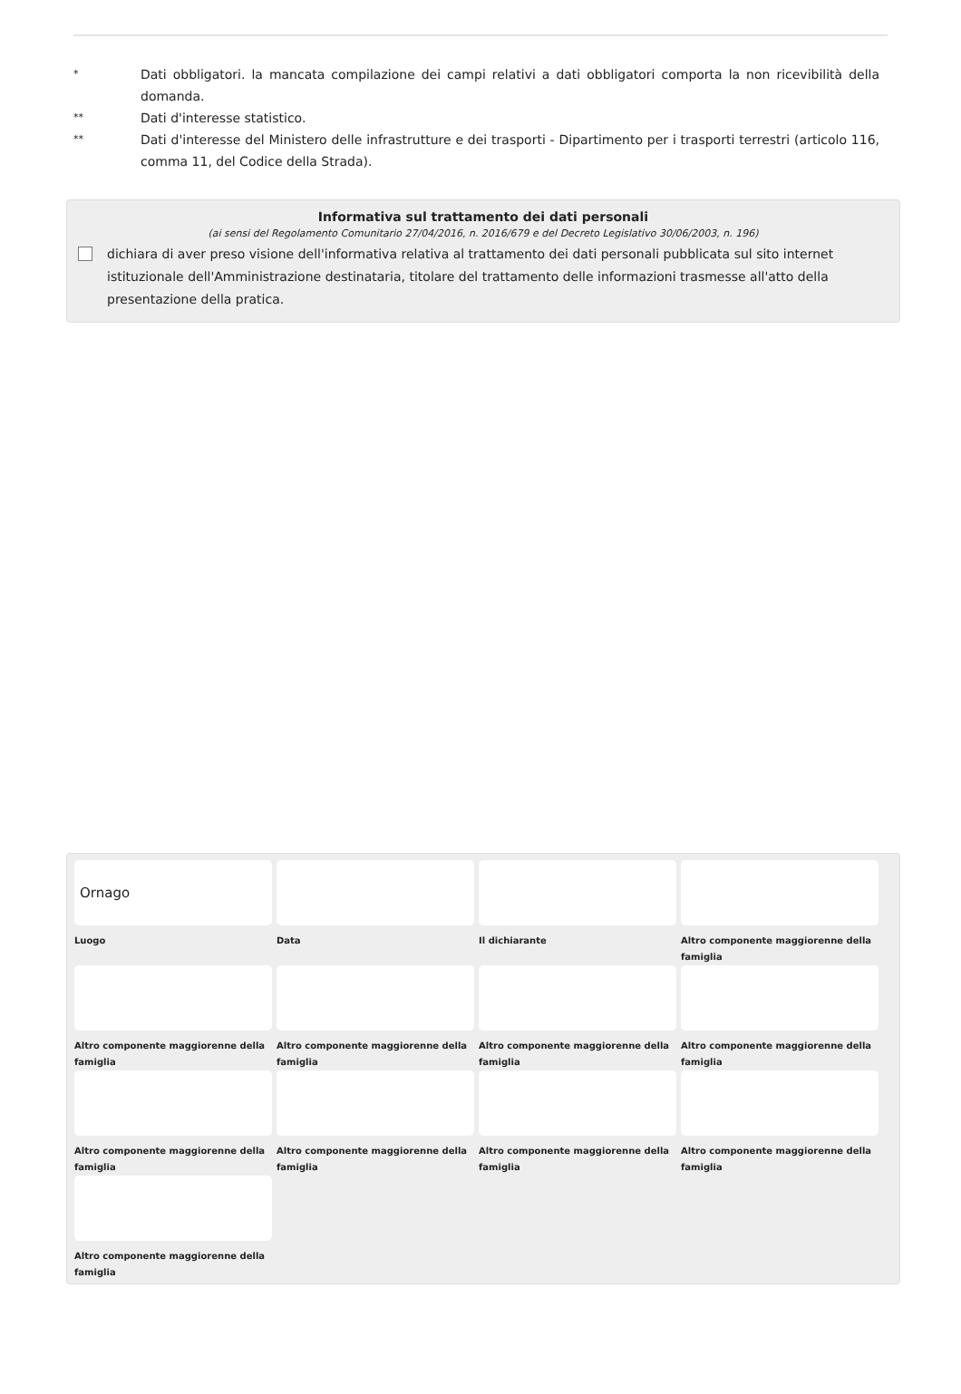*
Dati obbligatori. la mancata compilazione dei campi relativi a dati obbligatori comporta la non ricevibilità della domanda.
**
Dati d'interesse statistico.
**
Dati d'interesse del Ministero delle infrastrutture e dei trasporti - Dipartimento per i trasporti terrestri (articolo 116, comma 11, del Codice della Strada).
Informativa sul trattamento dei dati personali
(ai sensi del Regolamento Comunitario 27/04/2016, n. 2016/679 e del Decreto Legislativo 30/06/2003, n. 196)
dichiara di aver preso visione dell'informativa relativa al trattamento dei dati personali pubblicata sul sito internet istituzionale dell'Amministrazione destinataria, titolare del trattamento delle informazioni trasmesse all'atto della presentazione della pratica.
Ornago
Luogo
Data
Il dichiarante
Altro componente maggiorenne della famiglia
Altro componente maggiorenne della famiglia
Altro componente maggiorenne della famiglia
Altro componente maggiorenne della famiglia
Altro componente maggiorenne della famiglia
Altro componente maggiorenne della famiglia
Altro componente maggiorenne della famiglia
Altro componente maggiorenne della famiglia
Altro componente maggiorenne della famiglia
Altro componente maggiorenne della famiglia